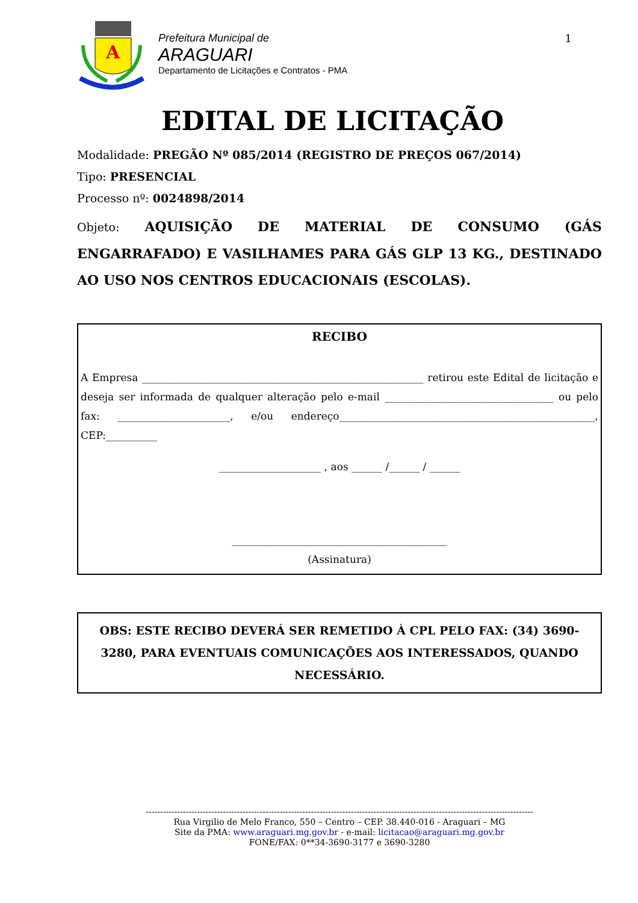A
Prefeitura Municipal de
ARAGUARI
Departamento de Licitações e Contratos - PMA
1
EDITAL DE LICITAÇÃO
Modalidade: PREGÃO Nº 085/2014 (REGISTRO DE PREÇOS 067/2014)
Tipo: PRESENCIAL
Processo nº: 0024898/2014
Objeto: AQUISIÇÃO DE MATERIAL DE CONSUMO (GÁS ENGARRAFADO) E VASILHAMES PARA GÁS GLP 13 KG., DESTINADO AO USO NOS CENTROS EDUCACIONAIS (ESCOLAS).
RECIBO
A Empresa _______________________________________________________ retirou este Edital de licitação e deseja ser informada de qualquer alteração pelo e-mail _________________________________ ou pelo fax: ______________________, e/ou endereço__________________________________________________, CEP:__________
____________________ , aos ______ /______ / ______
__________________________________________
(Assinatura)
OBS: ESTE RECIBO DEVERÁ SER REMETIDO À CPL PELO FAX: (34) 3690-3280, PARA EVENTUAIS COMUNICAÇÕES AOS INTERESSADOS, QUANDO NECESSÁRIO.
----------------------------------------------------------------------------------------------------------------------------------------
Rua Virgilio de Melo Franco, 550 – Centro – CEP. 38.440-016 - Araguari – MG
Site da PMA: www.araguari.mg.gov.br - e-mail: licitacao@araguari.mg.gov.br
FONE/FAX: 0**34-3690-3177 e 3690-3280